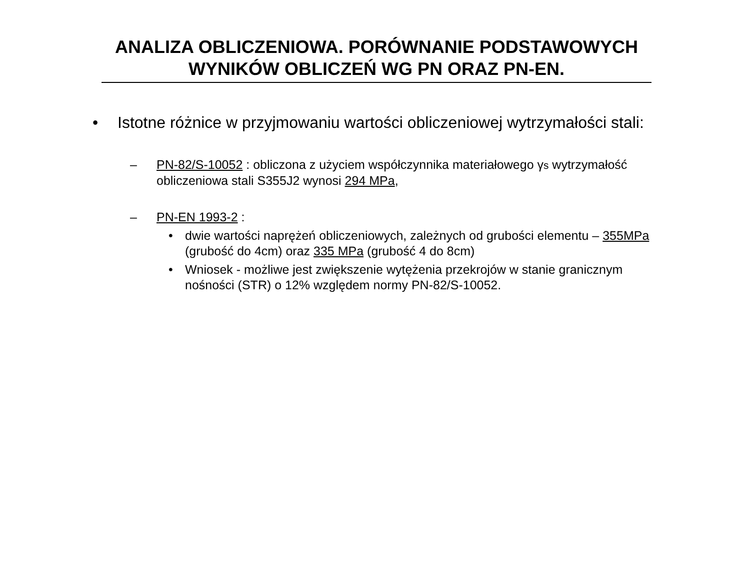ANALIZA OBLICZENIOWA. PORÓWNANIE PODSTAWOWYCH
WYNIKÓW OBLICZEŃ WG PN ORAZ PN-EN.
• Istotne różnice w przyjmowaniu wartości obliczeniowej wytrzymałości stali:
– PN-82/S-10052 : obliczona z użyciem współczynnika materiałowego γs wytrzymałość obliczeniowa stali S355J2 wynosi 294 MPa,
– PN-EN 1993-2 :
• dwie wartości naprężeń obliczeniowych, zależnych od grubości elementu – 355MPa (grubość do 4cm) oraz 335 MPa (grubość 4 do 8cm)
• Wniosek - możliwe jest zwiększenie wytężenia przekrojów w stanie granicznym nośności (STR) o 12% względem normy PN-82/S-10052.